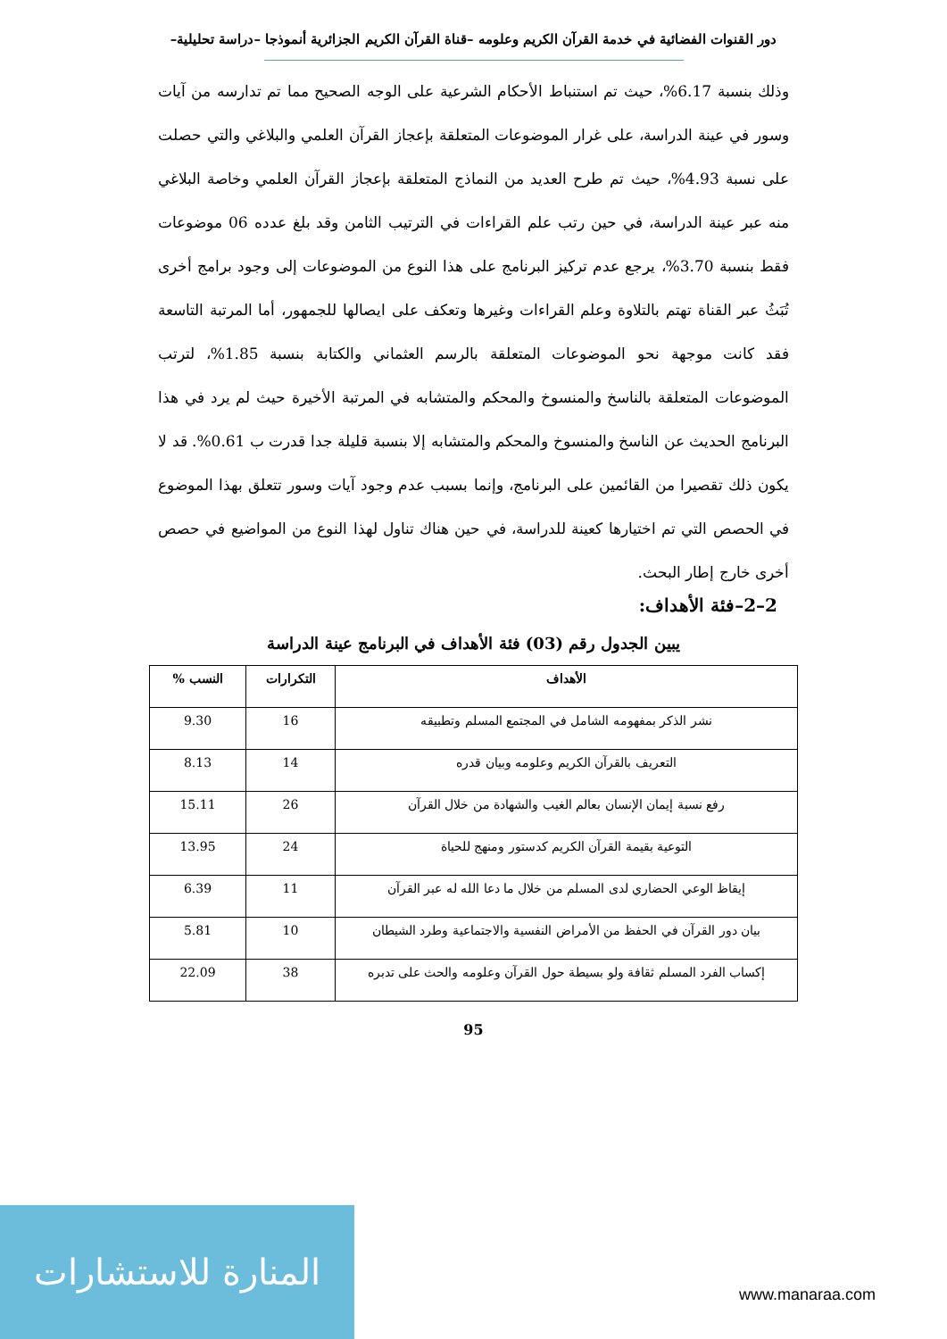دور القنوات الفضائية في خدمة القرآن الكريم وعلومه –قناة القرآن الكريم الجزائرية أنموذجا –دراسة تحليلية–
وذلك بنسبة 6.17%، حيث تم استنباط الأحكام الشرعية على الوجه الصحيح مما تم تدارسه من آيات وسور في عينة الدراسة، على غرار الموضوعات المتعلقة بإعجاز القرآن العلمي والبلاغي والتي حصلت على نسبة 4.93%، حيث تم طرح العديد من النماذج المتعلقة بإعجاز القرآن العلمي وخاصة البلاغي منه عبر عينة الدراسة، في حين رتب علم القراءات في الترتيب الثامن وقد بلغ عدده 06 موضوعات فقط بنسبة 3.70%، يرجع عدم تركيز البرنامج على هذا النوع من الموضوعات إلى وجود برامج أخرى تُبَثُ عبر القناة تهتم بالتلاوة وعلم القراءات وغيرها وتعكف على ايصالها للجمهور، أما المرتبة التاسعة فقد كانت موجهة نحو الموضوعات المتعلقة بالرسم العثماني والكتابة بنسبة 1.85%، لترتب الموضوعات المتعلقة بالناسخ والمنسوخ والمحكم والمتشابه في المرتبة الأخيرة حيث لم يرد في هذا البرنامج الحديث عن الناسخ والمنسوخ والمحكم والمتشابه إلا بنسبة قليلة جدا قدرت ب 0.61%. قد لا يكون ذلك تقصيرا من القائمين على البرنامج، وإنما بسبب عدم وجود آيات وسور تتعلق بهذا الموضوع في الحصص التي تم اختيارها كعينة للدراسة، في حين هناك تناول لهذا النوع من المواضيع في حصص أخرى خارج إطار البحث.
2–2–فئة الأهداف:
يبين الجدول رقم (03) فئة الأهداف في البرنامج عينة الدراسة
| الأهداف | التكرارات | النسب % |
| --- | --- | --- |
| نشر الذكر بمفهومه الشامل في المجتمع المسلم وتطبيقه | 16 | 9.30 |
| التعريف بالقرآن الكريم وعلومه وبيان قدره | 14 | 8.13 |
| رفع نسبة إيمان الإنسان بعالم الغيب والشهادة من خلال القرآن | 26 | 15.11 |
| التوعية بقيمة القرآن الكريم كدستور ومنهج للحياة | 24 | 13.95 |
| إيقاظ الوعي الحضاري لدى المسلم من خلال ما دعا الله له عبر القرآن | 11 | 6.39 |
| بيان دور القرآن في الحفظ من الأمراض النفسية والاجتماعية وطرد الشيطان | 10 | 5.81 |
| إكساب الفرد المسلم ثقافة ولو بسيطة حول القرآن وعلومه والحث على تدبره | 38 | 22.09 |
95
المنارة للاستشارات
www.manaraa.com